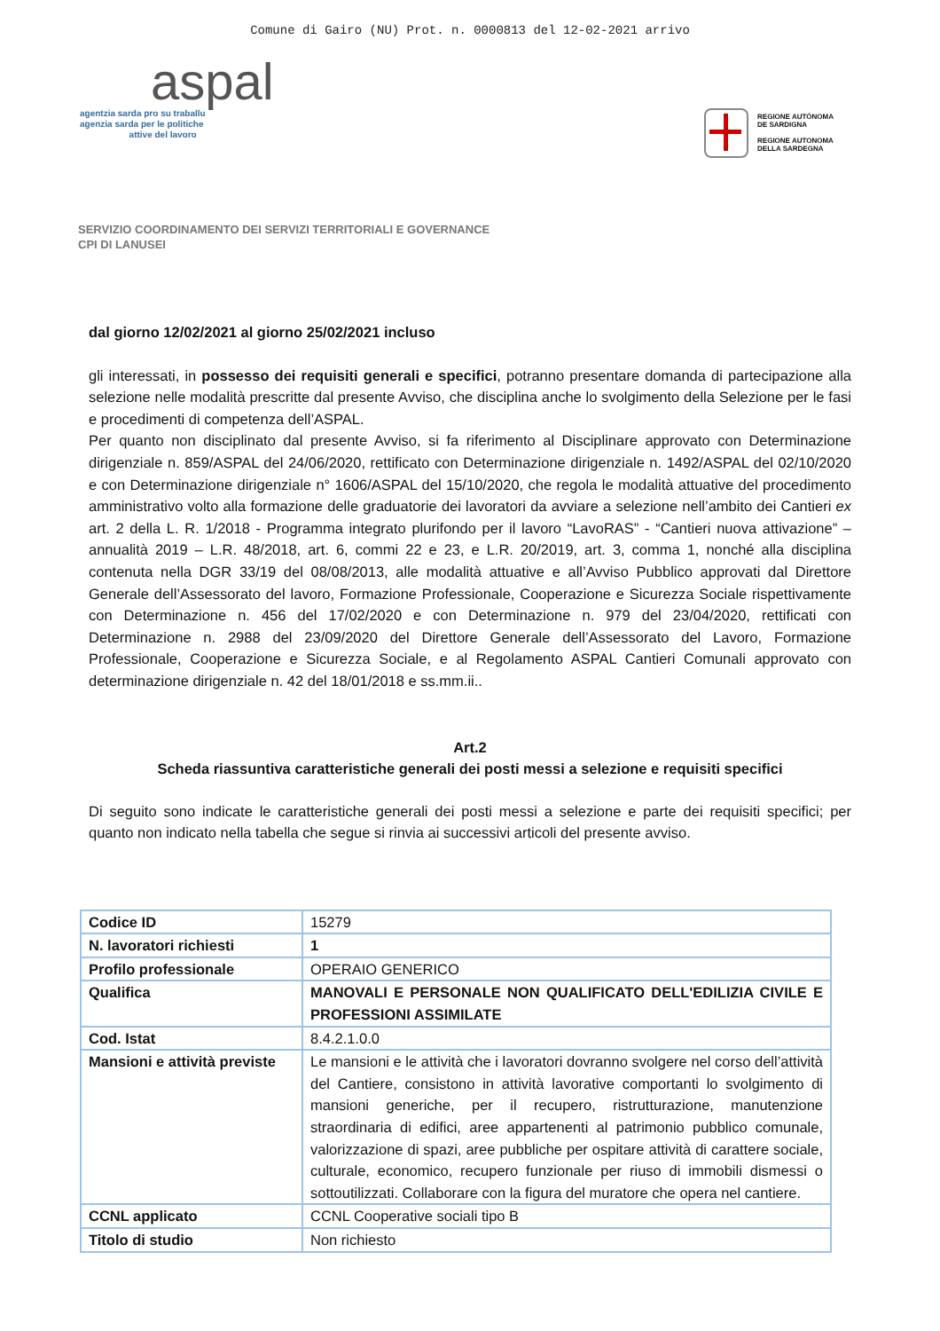Comune di Gairo (NU) Prot. n. 0000813 del 12-02-2021 arrivo
aspal
agentzia sarda pro su traballu
agenzia sarda per le politiche
attive del lavoro
REGIONE AUTÒNOMA
DE SARDIGNA
REGIONE AUTONOMA
DELLA SARDEGNA
SERVIZIO COORDINAMENTO DEI SERVIZI TERRITORIALI E GOVERNANCE
CPI DI LANUSEI
dal giorno 12/02/2021 al giorno 25/02/2021 incluso
gli interessati, in possesso dei requisiti generali e specifici, potranno presentare domanda di partecipazione alla selezione nelle modalità prescritte dal presente Avviso, che disciplina anche lo svolgimento della Selezione per le fasi e procedimenti di competenza dell’ASPAL.
Per quanto non disciplinato dal presente Avviso, si fa riferimento al Disciplinare approvato con Determinazione dirigenziale n. 859/ASPAL del 24/06/2020, rettificato con Determinazione dirigenziale n. 1492/ASPAL del 02/10/2020 e con Determinazione dirigenziale n° 1606/ASPAL del 15/10/2020, che regola le modalità attuative del procedimento amministrativo volto alla formazione delle graduatorie dei lavoratori da avviare a selezione nell’ambito dei Cantieri ex art. 2 della L. R. 1/2018 - Programma integrato plurifondo per il lavoro “LavoRAS” - “Cantieri nuova attivazione” – annualità 2019 – L.R. 48/2018, art. 6, commi 22 e 23, e L.R. 20/2019, art. 3, comma 1, nonché alla disciplina contenuta nella DGR 33/19 del 08/08/2013, alle modalità attuative e all’Avviso Pubblico approvati dal Direttore Generale dell’Assessorato del lavoro, Formazione Professionale, Cooperazione e Sicurezza Sociale rispettivamente con Determinazione n. 456 del 17/02/2020 e con Determinazione n. 979 del 23/04/2020, rettificati con Determinazione n. 2988 del 23/09/2020 del Direttore Generale dell’Assessorato del Lavoro, Formazione Professionale, Cooperazione e Sicurezza Sociale, e al Regolamento ASPAL Cantieri Comunali approvato con determinazione dirigenziale n. 42 del 18/01/2018 e ss.mm.ii..
Art.2
Scheda riassuntiva caratteristiche generali dei posti messi a selezione e requisiti specifici
Di seguito sono indicate le caratteristiche generali dei posti messi a selezione e parte dei requisiti specifici; per quanto non indicato nella tabella che segue si rinvia ai successivi articoli del presente avviso.
| Codice ID | 15279 |
| N. lavoratori richiesti | 1 |
| Profilo professionale | OPERAIO GENERICO |
| Qualifica | MANOVALI E PERSONALE NON QUALIFICATO DELL'EDILIZIA CIVILE E PROFESSIONI ASSIMILATE |
| Cod. Istat | 8.4.2.1.0.0 |
| Mansioni e attività previste | Le mansioni e le attività che i lavoratori dovranno svolgere nel corso dell’attività del Cantiere, consistono in attività lavorative comportanti lo svolgimento di mansioni generiche, per il recupero, ristrutturazione, manutenzione straordinaria di edifici, aree appartenenti al patrimonio pubblico comunale, valorizzazione di spazi, aree pubbliche per ospitare attività di carattere sociale, culturale, economico, recupero funzionale per riuso di immobili dismessi o sottoutilizzati. Collaborare con la figura del muratore che opera nel cantiere. |
| CCNL applicato | CCNL Cooperative sociali tipo B |
| Titolo di studio | Non richiesto |